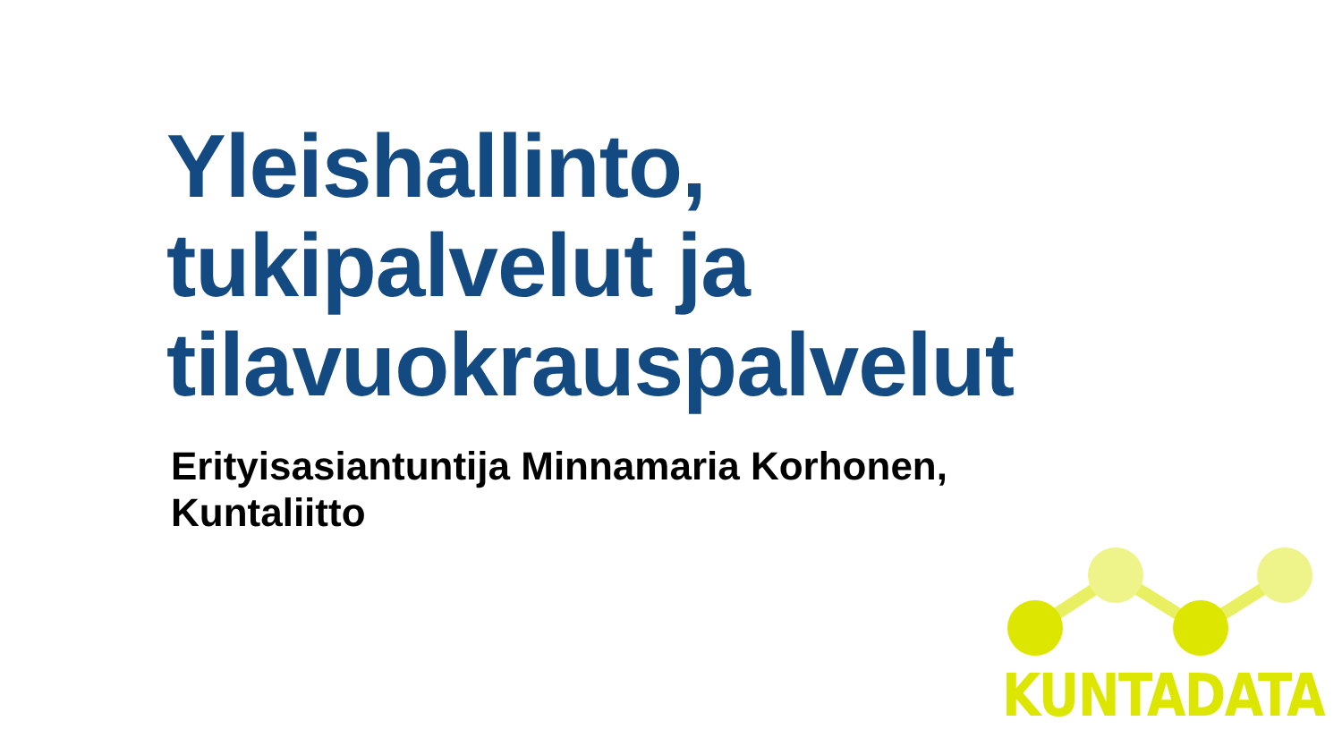Yleishallinto,
tukipalvelut ja
tilavuokrauspalvelut
Erityisasiantuntija Minnamaria Korhonen,
Kuntaliitto
KUNTADATA